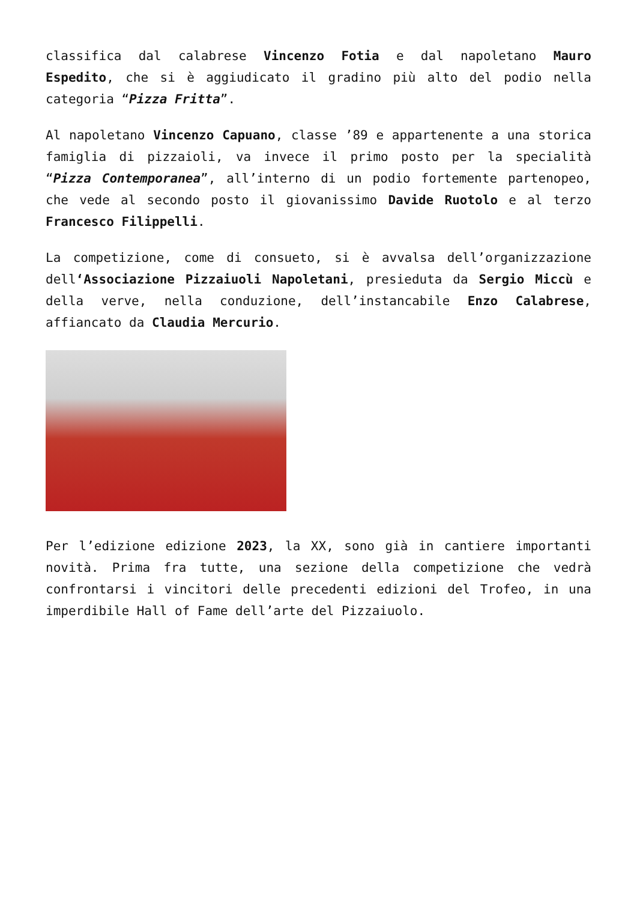classifica dal calabrese Vincenzo Fotia e dal napoletano Mauro Espedito, che si è aggiudicato il gradino più alto del podio nella categoria “Pizza Fritta”.
Al napoletano Vincenzo Capuano, classe ’89 e appartenente a una storica famiglia di pizzaioli, va invece il primo posto per la specialità “Pizza Contemporanea”, all’interno di un podio fortemente partenopeo, che vede al secondo posto il giovanissimo Davide Ruotolo e al terzo Francesco Filippelli.
La competizione, come di consueto, si è avvalsa dell’organizzazione dell‘Associazione Pizzaiuoli Napoletani, presieduta da Sergio Miccù e della verve, nella conduzione, dell’instancabile Enzo Calabrese, affiancato da Claudia Mercurio.
Per l’edizione edizione 2023, la XX, sono già in cantiere importanti novità. Prima fra tutte, una sezione della competizione che vedrà confrontarsi i vincitori delle precedenti edizioni del Trofeo, in una imperdibile Hall of Fame dell’arte del Pizzaiuolo.